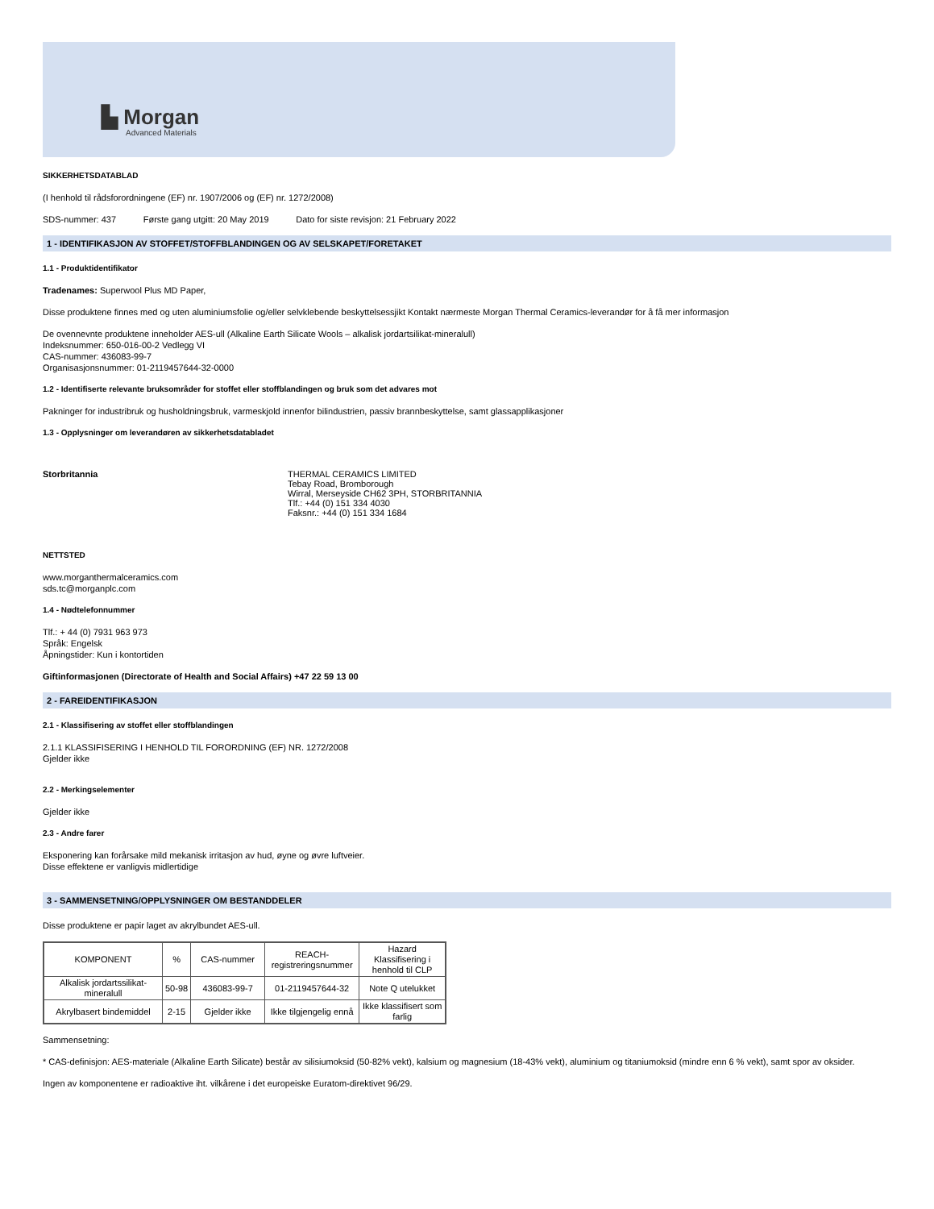▙ Morgan
Advanced Materials
SIKKERHETSDATABLAD
(I henhold til rådsforordningene (EF) nr. 1907/2006 og (EF) nr. 1272/2008)
SDS-nummer: 437 Første gang utgitt: 20 May 2019 Dato for siste revisjon: 21 February 2022
1 - IDENTIFIKASJON AV STOFFET/STOFFBLANDINGEN OG AV SELSKAPET/FORETAKET
1.1 - Produktidentifikator
Tradenames: Superwool Plus MD Paper,
Disse produktene finnes med og uten aluminiumsfolie og/eller selvklebende beskyttelsessjikt Kontakt nærmeste Morgan Thermal Ceramics-leverandør for å få mer informasjon
De ovennevnte produktene inneholder AES-ull (Alkaline Earth Silicate Wools – alkalisk jordartsilikat-mineralull)
Indeksnummer: 650-016-00-2 Vedlegg VI
CAS-nummer: 436083-99-7
Organisasjonsnummer: 01-2119457644-32-0000
1.2 - Identifiserte relevante bruksområder for stoffet eller stoffblandingen og bruk som det advares mot
Pakninger for industribruk og husholdningsbruk, varmeskjold innenfor bilindustrien, passiv brannbeskyttelse, samt glassapplikasjoner
1.3 - Opplysninger om leverandøren av sikkerhetsdatabladet
Storbritannia THERMAL CERAMICS LIMITED
Tebay Road, Bromborough
Wirral, Merseyside CH62 3PH, STORBRITANNIA
Tlf.: +44 (0) 151 334 4030
Faksnr.: +44 (0) 151 334 1684
NETTSTED
www.morganthermalceramics.com
sds.tc@morganplc.com
1.4 - Nødtelefonnummer
Tlf.: + 44 (0) 7931 963 973
Språk: Engelsk
Åpningstider: Kun i kontortiden
Giftinformasjonen (Directorate of Health and Social Affairs) +47 22 59 13 00
2 - FAREIDENTIFIKASJON
2.1 - Klassifisering av stoffet eller stoffblandingen
2.1.1 KLASSIFISERING I HENHOLD TIL FORORDNING (EF) NR. 1272/2008
Gjelder ikke
2.2 - Merkingselementer
Gjelder ikke
2.3 - Andre farer
Eksponering kan forårsake mild mekanisk irritasjon av hud, øyne og øvre luftveier.
Disse effektene er vanligvis midlertidige
3 - SAMMENSETNING/OPPLYSNINGER OM BESTANDDELER
Disse produktene er papir laget av akrylbundet AES-ull.
| KOMPONENT | % | CAS-nummer | REACH-registreringsnummer | Hazard Klassifisering i henhold til CLP |
| --- | --- | --- | --- | --- |
| Alkalisk jordartssilikat-mineralull | 50-98 | 436083-99-7 | 01-2119457644-32 | Note Q utelukket |
| Akrylbasert bindemiddel | 2-15 | Gjelder ikke | Ikke tilgjengelig ennå | Ikke klassifisert som farlig |
Sammensetning:
* CAS-definisjon: AES-materiale (Alkaline Earth Silicate) består av silisiumoksid (50-82% vekt), kalsium og magnesium (18-43% vekt), aluminium og titaniumoksid (mindre enn 6 % vekt), samt spor av oksider.
Ingen av komponentene er radioaktive iht. vilkårene i det europeiske Euratom-direktivet 96/29.